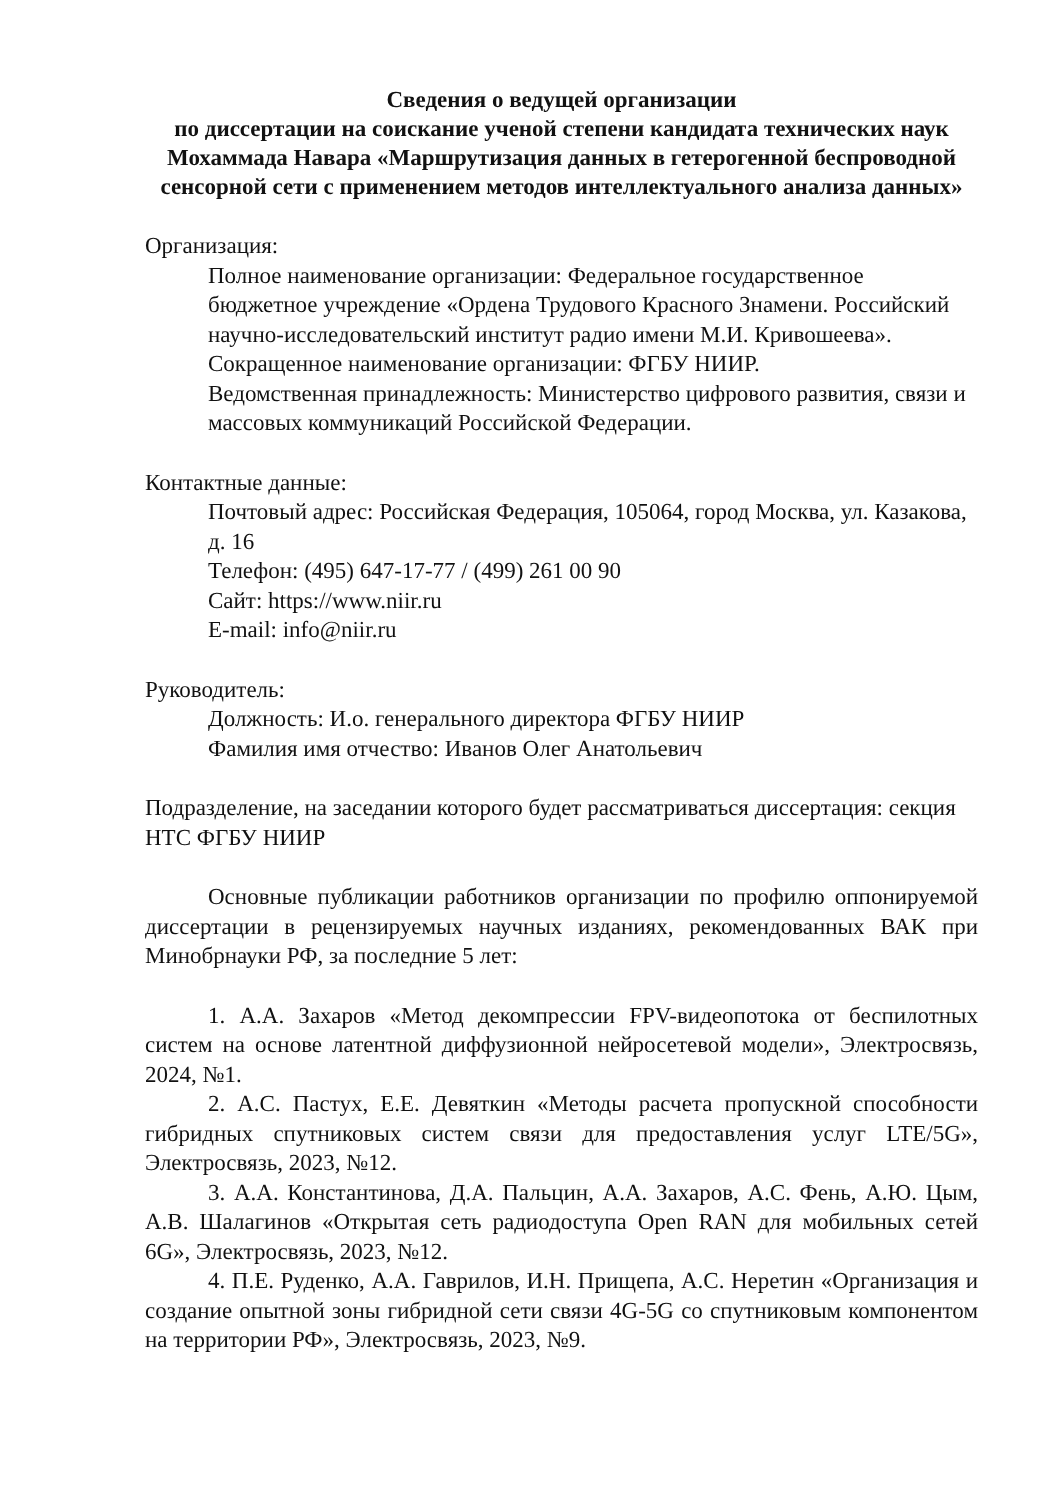Сведения о ведущей организации
по диссертации на соискание ученой степени кандидата технических наук Мохаммада Навара «Маршрутизация данных в гетерогенной беспроводной сенсорной сети с применением методов интеллектуального анализа данных»
Организация:
Полное наименование организации: Федеральное государственное бюджетное учреждение «Ордена Трудового Красного Знамени. Российский научно-исследовательский институт радио имени М.И. Кривошеева».
Сокращенное наименование организации: ФГБУ НИИР.
Ведомственная принадлежность: Министерство цифрового развития, связи и массовых коммуникаций Российской Федерации.
Контактные данные:
Почтовый адрес: Российская Федерация, 105064, город Москва, ул. Казакова, д. 16
Телефон: (495) 647-17-77 / (499) 261 00 90
Сайт: https://www.niir.ru
E-mail: info@niir.ru
Руководитель:
Должность: И.о. генерального директора ФГБУ НИИР
Фамилия имя отчество: Иванов Олег Анатольевич
Подразделение, на заседании которого будет рассматриваться диссертация: секция НТС ФГБУ НИИР
Основные публикации работников организации по профилю оппонируемой диссертации в рецензируемых научных изданиях, рекомендованных ВАК при Минобрнауки РФ, за последние 5 лет:
1. А.А. Захаров «Метод декомпрессии FPV-видеопотока от беспилотных систем на основе латентной диффузионной нейросетевой модели», Электросвязь, 2024, №1.
2. А.С. Пастух, Е.Е. Девяткин «Методы расчета пропускной способности гибридных спутниковых систем связи для предоставления услуг LTE/5G», Электросвязь, 2023, №12.
3. А.А. Константинова, Д.А. Пальцин, А.А. Захаров, А.С. Фень, А.Ю. Цым, А.В. Шалагинов «Открытая сеть радиодоступа Open RAN для мобильных сетей 6G», Электросвязь, 2023, №12.
4. П.Е. Руденко, А.А. Гаврилов, И.Н. Прищепа, А.С. Неретин «Организация и создание опытной зоны гибридной сети связи 4G-5G со спутниковым компонентом на территории РФ», Электросвязь, 2023, №9.